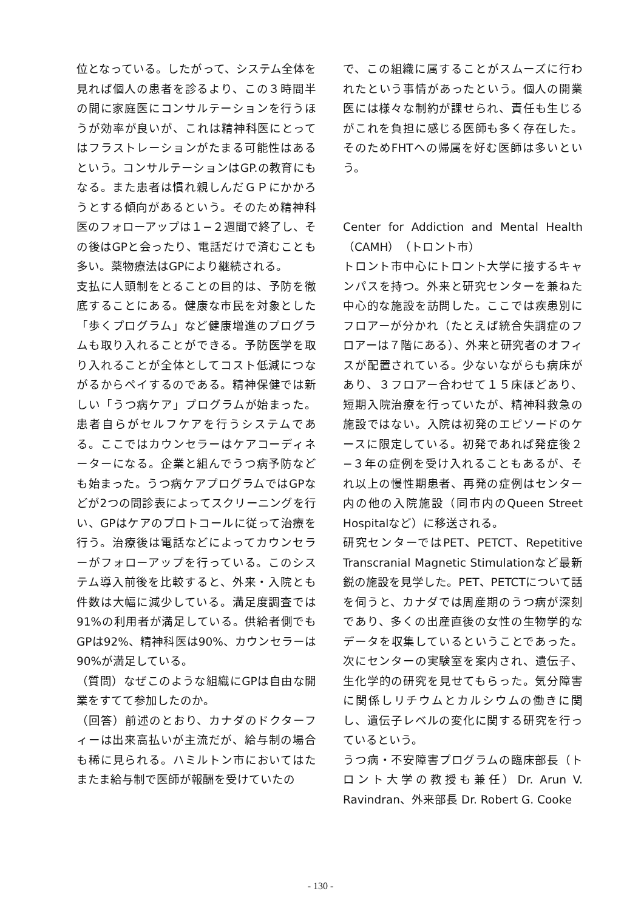位となっている。したがって、システム全体を見れば個人の患者を診るより、この３時間半の間に家庭医にコンサルテーションを行うほうが効率が良いが、これは精神科医にとってはフラストレーションがたまる可能性はあるという。コンサルテーションはGP.の教育にもなる。また患者は慣れ親しんだＧＰにかかろうとする傾向があるという。そのため精神科医のフォローアップは１−２週間で終了し、その後はGPと会ったり、電話だけで済むことも多い。薬物療法はGPにより継続される。
支払に人頭制をとることの目的は、予防を徹底することにある。健康な市民を対象とした「歩くプログラム」など健康増進のプログラムも取り入れることができる。予防医学を取り入れることが全体としてコスト低減につながるからペイするのである。精神保健では新しい「うつ病ケア」プログラムが始まった。患者自らがセルフケアを行うシステムである。ここではカウンセラーはケアコーディネーターになる。企業と組んでうつ病予防なども始まった。うつ病ケアプログラムではGPなどが2つの問診表によってスクリーニングを行い、GPはケアのプロトコールに従って治療を行う。治療後は電話などによってカウンセラーがフォローアップを行っている。このシステム導入前後を比較すると、外来・入院とも件数は大幅に減少している。満足度調査では91%の利用者が満足している。供給者側でもGPは92%、精神科医は90%、カウンセラーは90%が満足している。
（質問）なぜこのような組織にGPは自由な開業をすてて参加したのか。
（回答）前述のとおり、カナダのドクターフィーは出来高払いが主流だが、給与制の場合も稀に見られる。ハミルトン市においてはたまたま給与制で医師が報酬を受けていたの
で、この組織に属することがスムーズに行われたという事情があったという。個人の開業医には様々な制約が課せられ、責任も生じるがこれを負担に感じる医師も多く存在した。そのためFHTへの帰属を好む医師は多いという。
Center for Addiction and Mental Health （CAMH）（トロント市）
トロント市中心にトロント大学に接するキャンパスを持つ。外来と研究センターを兼ねた中心的な施設を訪問した。ここでは疾患別にフロアーが分かれ（たとえば統合失調症のフロアーは７階にある）、外来と研究者のオフィスが配置されている。少ないながらも病床があり、３フロアー合わせて１５床ほどあり、短期入院治療を行っていたが、精神科救急の施設ではない。入院は初発のエピソードのケースに限定している。初発であれば発症後２−３年の症例を受け入れることもあるが、それ以上の慢性期患者、再発の症例はセンター内の他の入院施設（同市内のQueen Street Hospitalなど）に移送される。
研究センターではPET、PETCT、Repetitive Transcranial Magnetic Stimulationなど最新鋭の施設を見学した。PET、PETCTについて話を伺うと、カナダでは周産期のうつ病が深刻であり、多くの出産直後の女性の生物学的なデータを収集しているということであった。次にセンターの実験室を案内され、遺伝子、生化学的の研究を見せてもらった。気分障害に関係しリチウムとカルシウムの働きに関し、遺伝子レベルの変化に関する研究を行っているという。
うつ病・不安障害プログラムの臨床部長（トロント大学の教授も兼任）Dr. Arun V. Ravindran、外来部長 Dr. Robert G. Cooke
- 130 -